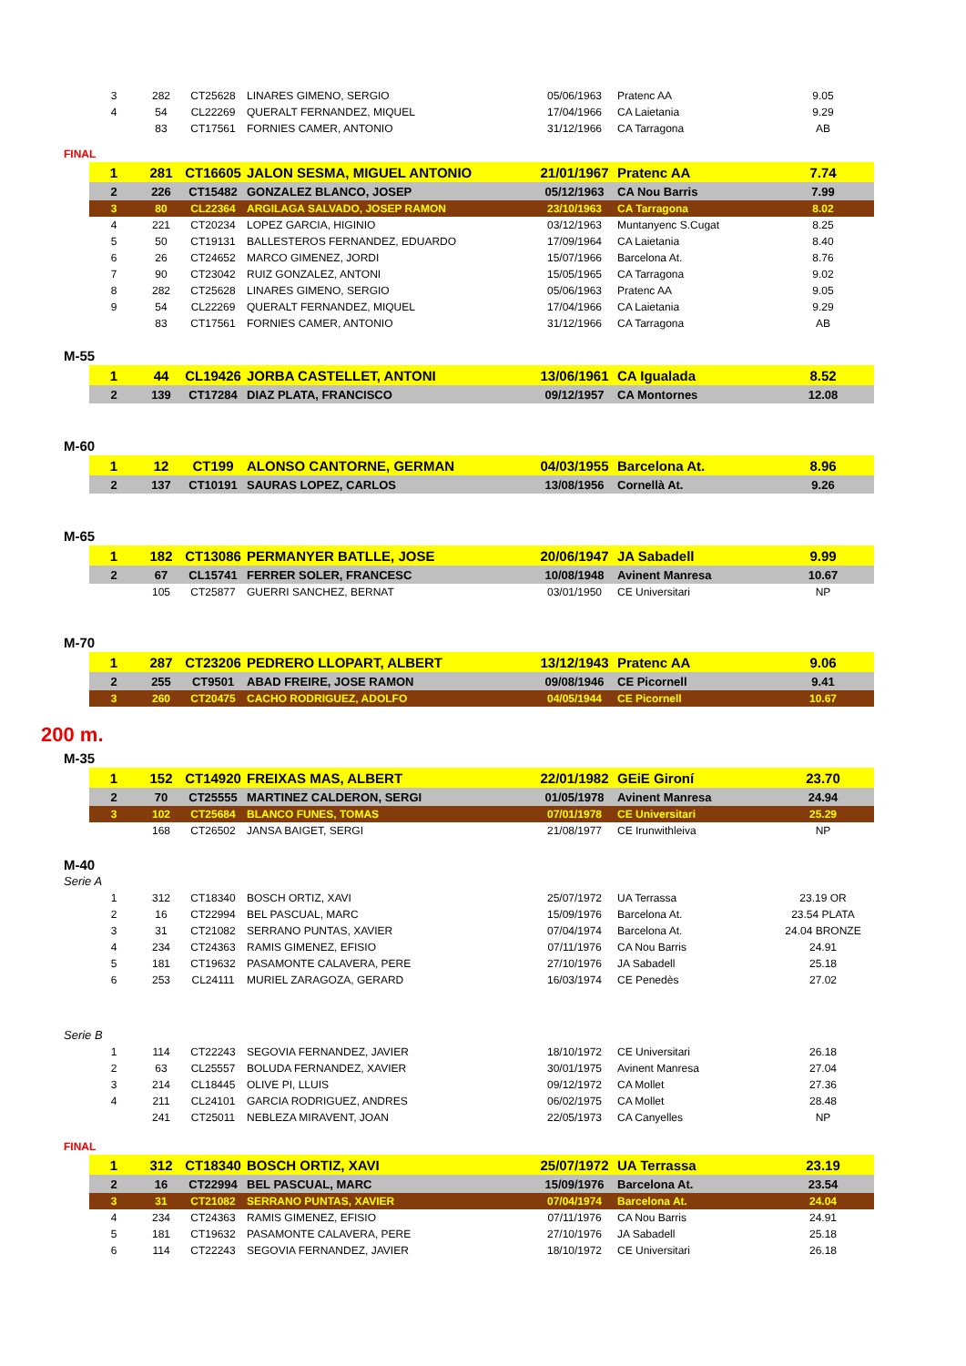| 3 | 282 | CT25628 | LINARES GIMENO, SERGIO | 05/06/1963 | Pratenc AA | 9.05 |
| 4 | 54 | CL22269 | QUERALT FERNANDEZ, MIQUEL | 17/04/1966 | CA Laietania | 9.29 |
| | 83 | CT17561 | FORNIES CAMER, ANTONIO | 31/12/1966 | CA Tarragona | AB |
FINAL
| 1 | 281 | CT16605 | JALON SESMA, MIGUEL ANTONIO | 21/01/1967 | Pratenc AA | 7.74 |
| 2 | 226 | CT15482 | GONZALEZ BLANCO, JOSEP | 05/12/1963 | CA Nou Barris | 7.99 |
| 3 | 80 | CL22364 | ARGILAGA SALVADO, JOSEP RAMON | 23/10/1963 | CA Tarragona | 8.02 |
| 4 | 221 | CT20234 | LOPEZ GARCIA, HIGINIO | 03/12/1963 | Muntanyenc S.Cugat | 8.25 |
| 5 | 50 | CT19131 | BALLESTEROS FERNANDEZ, EDUARDO | 17/09/1964 | CA Laietania | 8.40 |
| 6 | 26 | CT24652 | MARCO GIMENEZ, JORDI | 15/07/1966 | Barcelona At. | 8.76 |
| 7 | 90 | CT23042 | RUIZ GONZALEZ, ANTONI | 15/05/1965 | CA Tarragona | 9.02 |
| 8 | 282 | CT25628 | LINARES GIMENO, SERGIO | 05/06/1963 | Pratenc AA | 9.05 |
| 9 | 54 | CL22269 | QUERALT FERNANDEZ, MIQUEL | 17/04/1966 | CA Laietania | 9.29 |
| | 83 | CT17561 | FORNIES CAMER, ANTONIO | 31/12/1966 | CA Tarragona | AB |
M-55
| 1 | 44 | CL19426 | JORBA CASTELLET, ANTONI | 13/06/1961 | CA Igualada | 8.52 |
| 2 | 139 | CT17284 | DIAZ PLATA, FRANCISCO | 09/12/1957 | CA Montornes | 12.08 |
M-60
| 1 | 12 | CT199 | ALONSO CANTORNE, GERMAN | 04/03/1955 | Barcelona At. | 8.96 |
| 2 | 137 | CT10191 | SAURAS LOPEZ, CARLOS | 13/08/1956 | Cornellà At. | 9.26 |
M-65
| 1 | 182 | CT13086 | PERMANYER BATLLE, JOSE | 20/06/1947 | JA Sabadell | 9.99 |
| 2 | 67 | CL15741 | FERRER SOLER, FRANCESC | 10/08/1948 | Avinent Manresa | 10.67 |
| | 105 | CT25877 | GUERRI SANCHEZ, BERNAT | 03/01/1950 | CE Universitari | NP |
M-70
| 1 | 287 | CT23206 | PEDRERO LLOPART, ALBERT | 13/12/1943 | Pratenc AA | 9.06 |
| 2 | 255 | CT9501 | ABAD FREIRE, JOSE RAMON | 09/08/1946 | CE Picornell | 9.41 |
| 3 | 260 | CT20475 | CACHO RODRIGUEZ, ADOLFO | 04/05/1944 | CE Picornell | 10.67 |
200 m.
M-35
| 1 | 152 | CT14920 | FREIXAS MAS, ALBERT | 22/01/1982 | GEiE Gironí | 23.70 |
| 2 | 70 | CT25555 | MARTINEZ CALDERON, SERGI | 01/05/1978 | Avinent Manresa | 24.94 |
| 3 | 102 | CT25684 | BLANCO FUNES, TOMAS | 07/01/1978 | CE Universitari | 25.29 |
| | 168 | CT26502 | JANSA BAIGET, SERGI | 21/08/1977 | CE Irunwithleiva | NP |
M-40
Serie A
| 1 | 312 | CT18340 | BOSCH ORTIZ, XAVI | 25/07/1972 | UA Terrassa | 23.19 OR |
| 2 | 16 | CT22994 | BEL PASCUAL, MARC | 15/09/1976 | Barcelona At. | 23.54 PLATA |
| 3 | 31 | CT21082 | SERRANO PUNTAS, XAVIER | 07/04/1974 | Barcelona At. | 24.04 BRONZE |
| 4 | 234 | CT24363 | RAMIS GIMENEZ, EFISIO | 07/11/1976 | CA Nou Barris | 24.91 |
| 5 | 181 | CT19632 | PASAMONTE CALAVERA, PERE | 27/10/1976 | JA Sabadell | 25.18 |
| 6 | 253 | CL24111 | MURIEL ZARAGOZA, GERARD | 16/03/1974 | CE Penedès | 27.02 |
Serie B
| 1 | 114 | CT22243 | SEGOVIA FERNANDEZ, JAVIER | 18/10/1972 | CE Universitari | 26.18 |
| 2 | 63 | CL25557 | BOLUDA FERNANDEZ, XAVIER | 30/01/1975 | Avinent Manresa | 27.04 |
| 3 | 214 | CL18445 | OLIVE PI, LLUIS | 09/12/1972 | CA Mollet | 27.36 |
| 4 | 211 | CL24101 | GARCIA RODRIGUEZ, ANDRES | 06/02/1975 | CA Mollet | 28.48 |
| | 241 | CT25011 | NEBLEZA MIRAVENT, JOAN | 22/05/1973 | CA Canyelles | NP |
FINAL
| 1 | 312 | CT18340 | BOSCH ORTIZ, XAVI | 25/07/1972 | UA Terrassa | 23.19 |
| 2 | 16 | CT22994 | BEL PASCUAL, MARC | 15/09/1976 | Barcelona At. | 23.54 |
| 3 | 31 | CT21082 | SERRANO PUNTAS, XAVIER | 07/04/1974 | Barcelona At. | 24.04 |
| 4 | 234 | CT24363 | RAMIS GIMENEZ, EFISIO | 07/11/1976 | CA Nou Barris | 24.91 |
| 5 | 181 | CT19632 | PASAMONTE CALAVERA, PERE | 27/10/1976 | JA Sabadell | 25.18 |
| 6 | 114 | CT22243 | SEGOVIA FERNANDEZ, JAVIER | 18/10/1972 | CE Universitari | 26.18 |